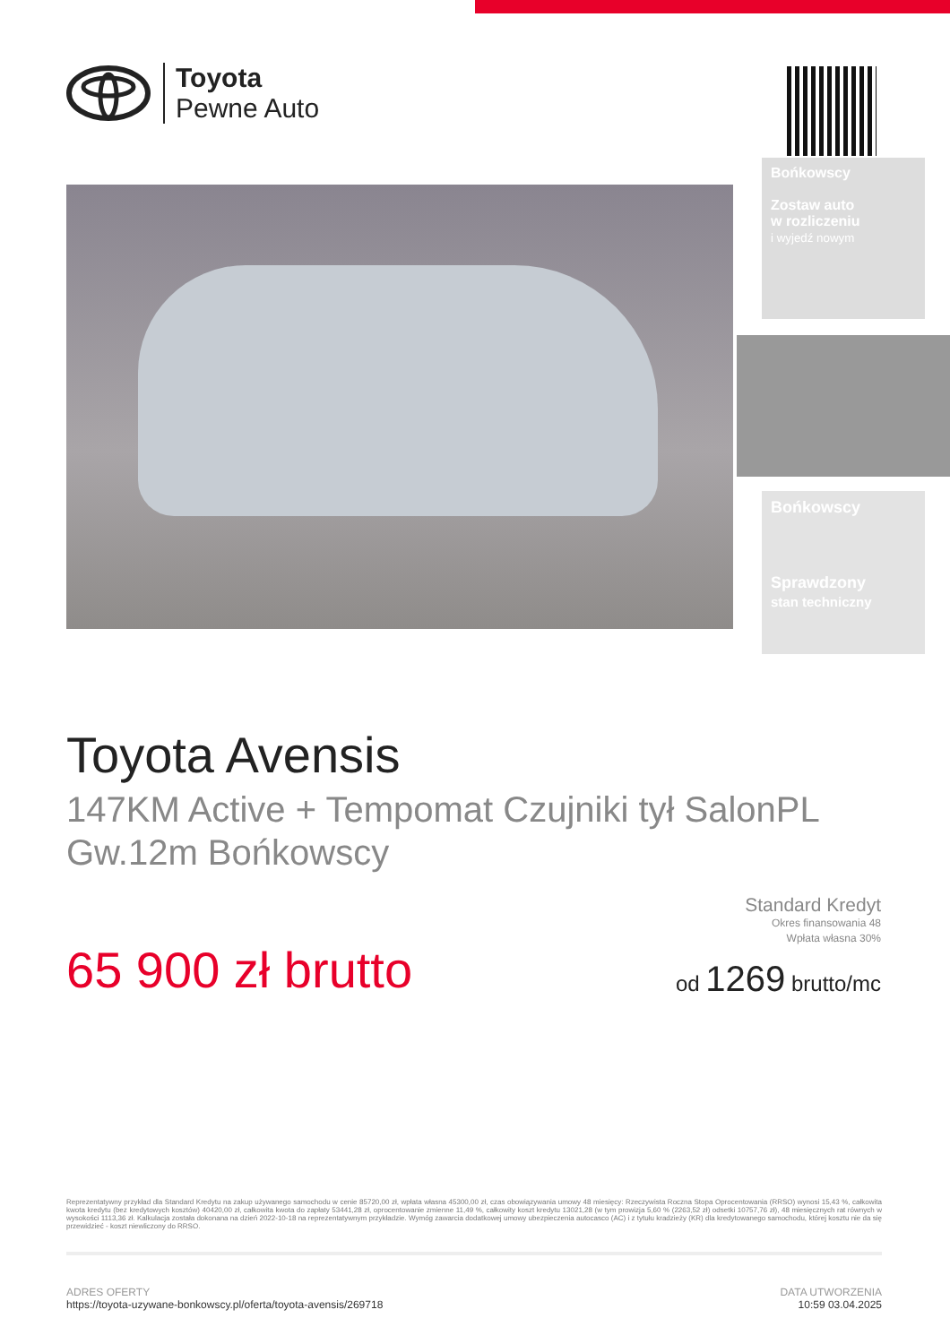Toyota
Pewne Auto
Bońkowscy
Zostaw auto
w rozliczeniu
i wyjedź nowym
Bońkowscy
Sprawdzony
stan techniczny
Toyota Avensis
147KM Active + Tempomat Czujniki tył SalonPL Gw.12m Bońkowscy
65 900 zł brutto
Standard Kredyt
Okres finansowania 48
Wpłata własna 30%
od 1269 brutto/mc
Reprezentatywny przykład dla Standard Kredytu na zakup używanego samochodu w cenie 85720,00 zł, wpłata własna 45300,00 zł, czas obowiązywania umowy 48 miesięcy: Rzeczywista Roczna Stopa Oprocentowania (RRSO) wynosi 15,43 %, całkowita kwota kredytu (bez kredytowych kosztów) 40420,00 zł, całkowita kwota do zapłaty 53441,28 zł, oprocentowanie zmienne 11,49 %, całkowity koszt kredytu 13021,28 (w tym prowizja 5,60 % (2263,52 zł) odsetki 10757,76 zł), 48 miesięcznych rat równych w wysokości 1113,36 zł. Kalkulacja została dokonana na dzień 2022-10-18 na reprezentatywnym przykładzie. Wymóg zawarcia dodatkowej umowy ubezpieczenia autocasco (AC) i z tytułu kradzieży (KR) dla kredytowanego samochodu, której kosztu nie da się przewidzieć - koszt niewliczony do RRSO.
ADRES OFERTY
https://toyota-uzywane-bonkowscy.pl/oferta/toyota-avensis/269718
DATA UTWORZENIA
10:59 03.04.2025